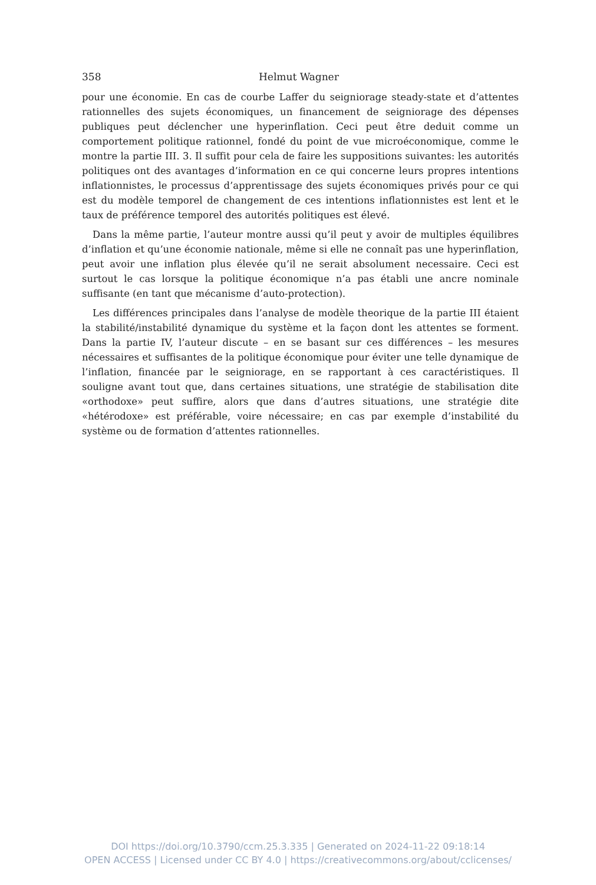358 Helmut Wagner
pour une économie. En cas de courbe Laffer du seigniorage steady-state et d’attentes rationnelles des sujets économiques, un financement de seigniorage des dépenses publiques peut déclencher une hyperinflation. Ceci peut être deduit comme un comportement politique rationnel, fondé du point de vue microéconomique, comme le montre la partie III. 3. Il suffit pour cela de faire les suppositions suivantes: les autorités politiques ont des avantages d’information en ce qui concerne leurs propres intentions inflationnistes, le processus d’apprentissage des sujets économiques privés pour ce qui est du modèle temporel de changement de ces intentions inflationnistes est lent et le taux de préférence temporel des autorités politiques est élevé.
Dans la même partie, l’auteur montre aussi qu’il peut y avoir de multiples équilibres d’inflation et qu’une économie nationale, même si elle ne connaît pas une hyperinflation, peut avoir une inflation plus élevée qu’il ne serait absolument necessaire. Ceci est surtout le cas lorsque la politique économique n’a pas établi une ancre nominale suffisante (en tant que mécanisme d’auto-protection).
Les différences principales dans l’analyse de modèle theorique de la partie III étaient la stabilité/instabilité dynamique du système et la façon dont les attentes se forment. Dans la partie IV, l’auteur discute – en se basant sur ces différences – les mesures nécessaires et suffisantes de la politique économique pour éviter une telle dynamique de l’inflation, financée par le seigniorage, en se rapportant à ces caractéristiques. Il souligne avant tout que, dans certaines situations, une stratégie de stabilisation dite «orthodoxe» peut suffire, alors que dans d’autres situations, une stratégie dite «hétérodoxe» est préférable, voire nécessaire; en cas par exemple d’instabilité du système ou de formation d’attentes rationnelles.
DOI https://doi.org/10.3790/ccm.25.3.335 | Generated on 2024-11-22 09:18:14
OPEN ACCESS | Licensed under CC BY 4.0 | https://creativecommons.org/about/cclicenses/